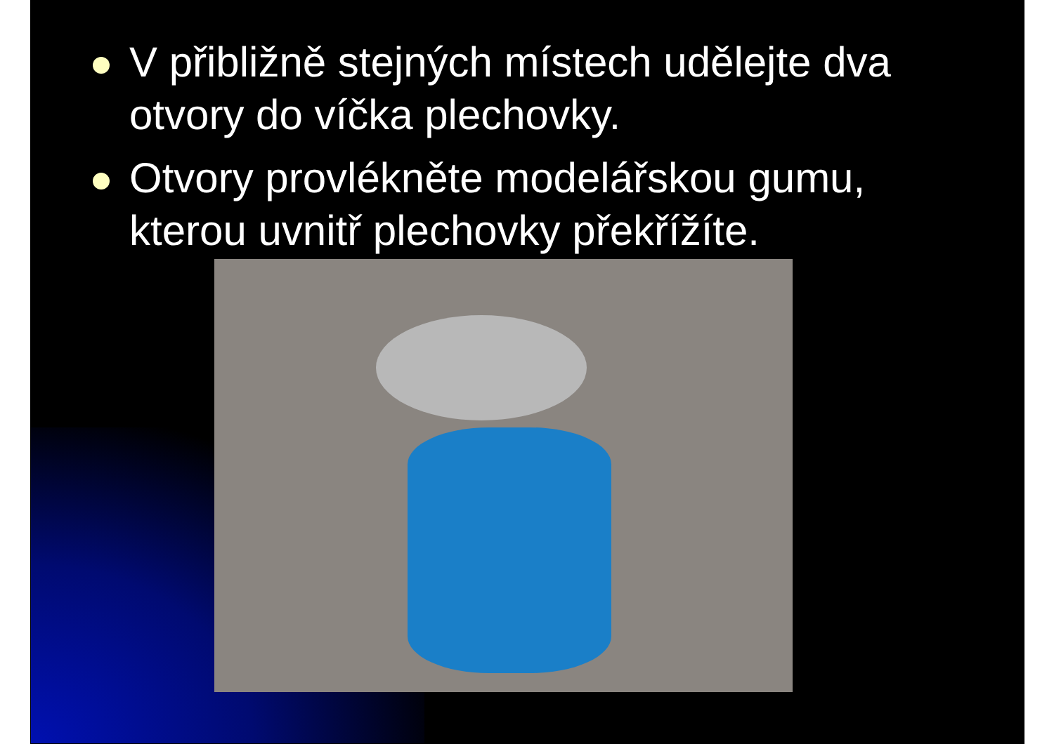V přibližně stejných místech udělejte dva otvory do víčka plechovky.
Otvory provlékněte modelářskou gumu, kterou uvnitř plechovky překřížíte.